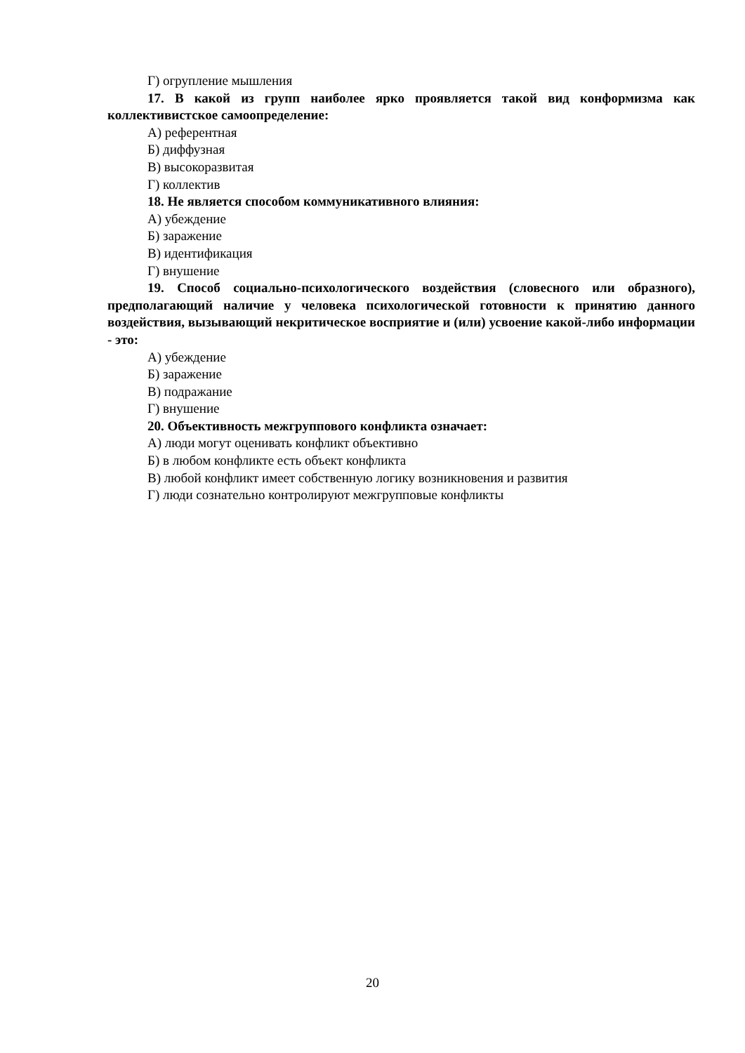Г) огрупление мышления
17. В какой из групп наиболее ярко проявляется такой вид конформизма как коллективистское самоопределение:
А) референтная
Б) диффузная
В) высокоразвитая
Г) коллектив
18. Не является способом коммуникативного влияния:
А) убеждение
Б) заражение
В) идентификация
Г) внушение
19. Способ социально-психологического воздействия (словесного или образного), предполагающий наличие у человека психологической готовности к принятию данного воздействия, вызывающий некритическое восприятие и (или) усвоение какой-либо информации - это:
А) убеждение
Б) заражение
В) подражание
Г) внушение
20. Объективность межгруппового конфликта означает:
А) люди могут оценивать конфликт объективно
Б) в любом конфликте есть объект конфликта
В) любой конфликт имеет собственную логику возникновения и развития
Г) люди сознательно контролируют межгрупповые конфликты
20